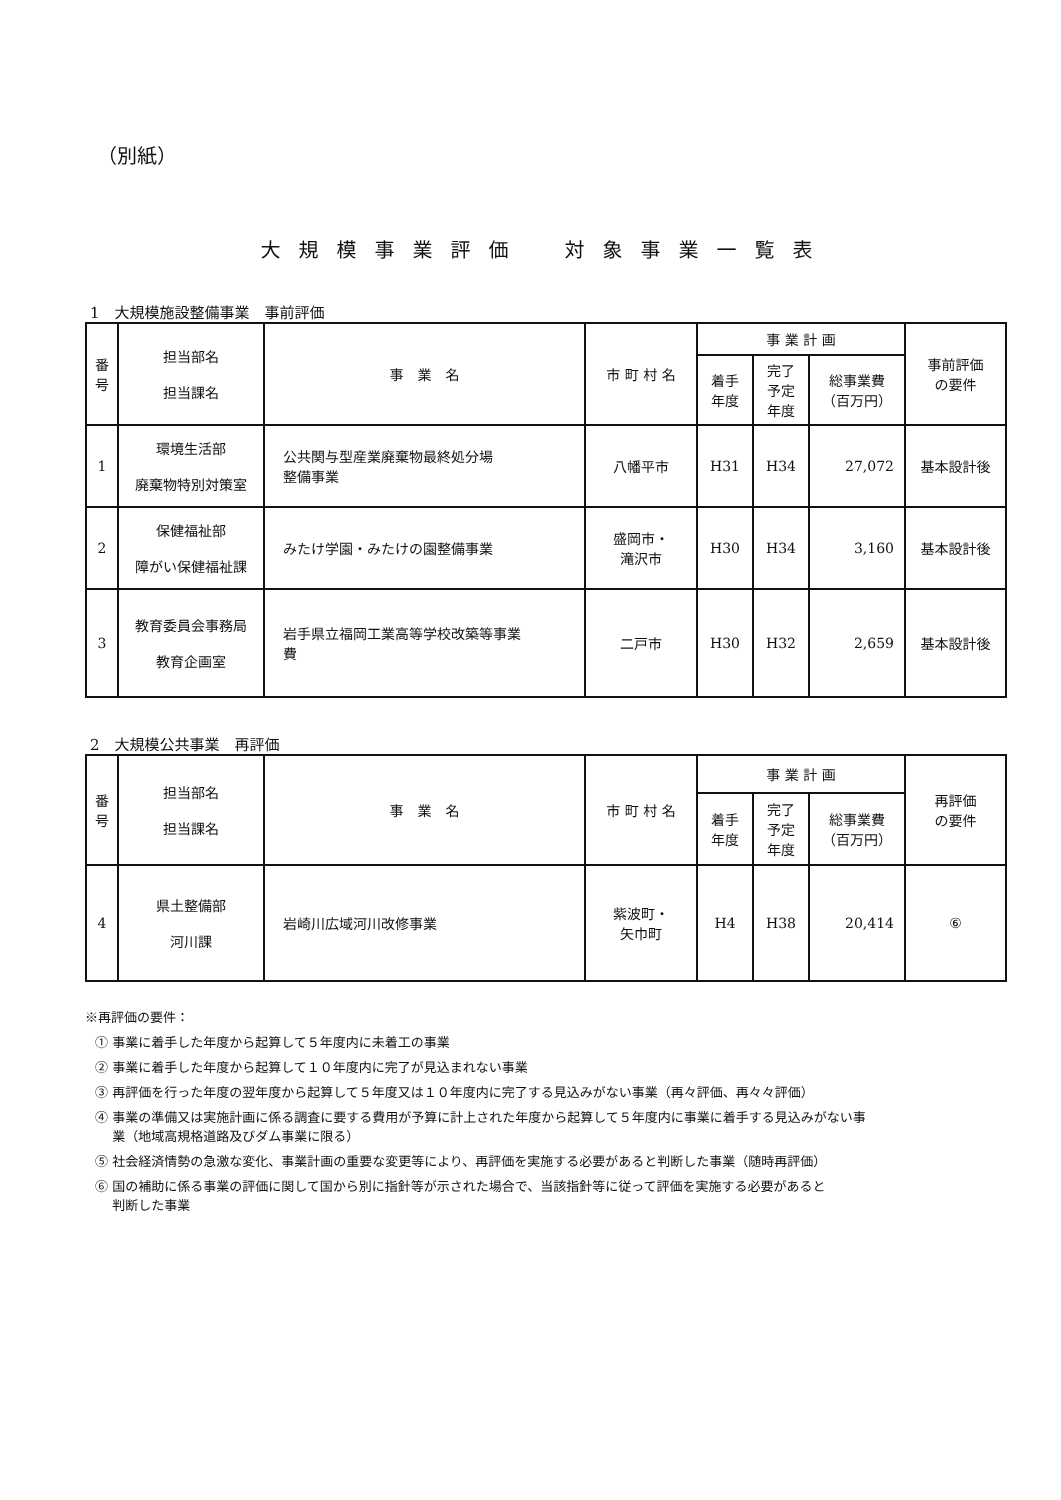（別紙）
大規模事業評価　対象事業一覧表
1　大規模施設整備事業　事前評価
| 番 号 | 担当部名 担当課名 | 事 業 名 | 市 町 村 名 | 事 業 計 画 | | | 事前評価 の要件 |
| --- | --- | --- | --- | --- | --- | --- | --- |
| | | | | 着手 年度 | 完了 予定 年度 | 総事業費 （百万円） | |
| 1 | 環境生活部 廃棄物特別対策室 | 公共関与型産業廃棄物最終処分場 整備事業 | 八幡平市 | H31 | H34 | 27,072 | 基本設計後 |
| 2 | 保健福祉部 障がい保健福祉課 | みたけ学園・みたけの園整備事業 | 盛岡市・ 滝沢市 | H30 | H34 | 3,160 | 基本設計後 |
| 3 | 教育委員会事務局 教育企画室 | 岩手県立福岡工業高等学校改築等事業 費 | 二戸市 | H30 | H32 | 2,659 | 基本設計後 |
2　大規模公共事業　再評価
| 番 号 | 担当部名 担当課名 | 事 業 名 | 市 町 村 名 | 事 業 計 画 | | | 再評価 の要件 |
| --- | --- | --- | --- | --- | --- | --- | --- |
| | | | | 着手 年度 | 完了 予定 年度 | 総事業費 （百万円） | |
| 4 | 県土整備部 河川課 | 岩崎川広域河川改修事業 | 紫波町・ 矢巾町 | H4 | H38 | 20,414 | ⑥ |
※再評価の要件：
① 事業に着手した年度から起算して５年度内に未着工の事業
② 事業に着手した年度から起算して１０年度内に完了が見込まれない事業
③ 再評価を行った年度の翌年度から起算して５年度又は１０年度内に完了する見込みがない事業（再々評価、再々々評価）
④ 事業の準備又は実施計画に係る調査に要する費用が予算に計上された年度から起算して５年度内に事業に着手する見込みがない事
　 業（地域高規格道路及びダム事業に限る）
⑤ 社会経済情勢の急激な変化、事業計画の重要な変更等により、再評価を実施する必要があると判断した事業（随時再評価）
⑥ 国の補助に係る事業の評価に関して国から別に指針等が示された場合で、当該指針等に従って評価を実施する必要があると
　 判断した事業